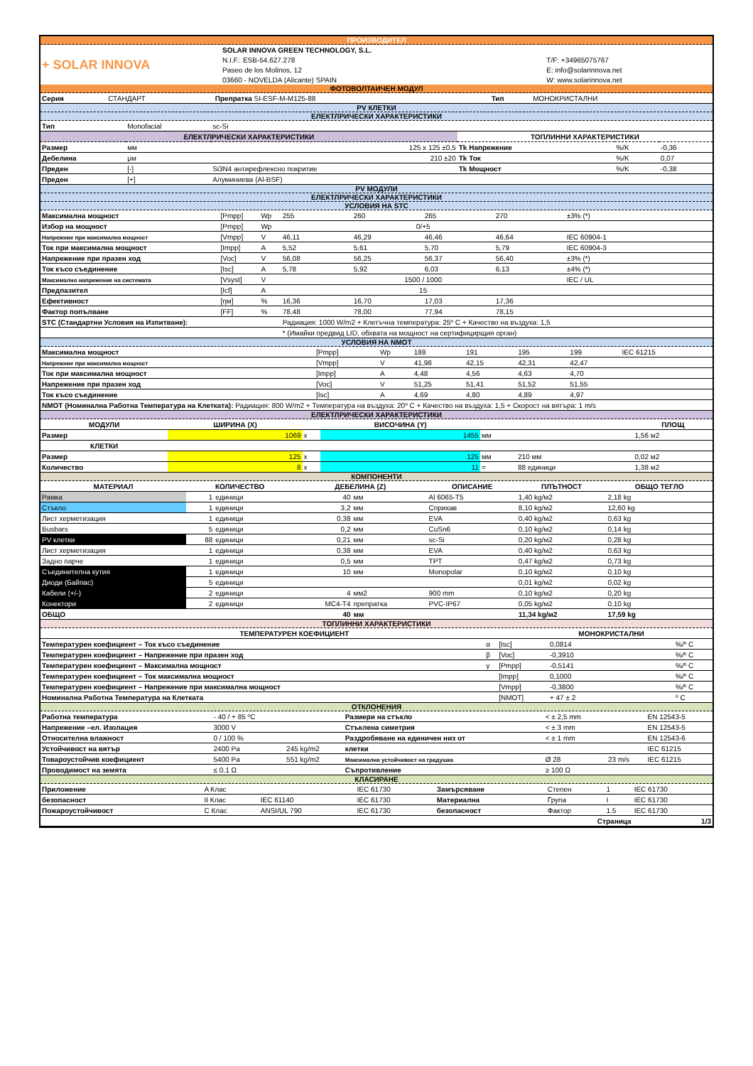ПРОИЗВОДИТЕЛ
| + SOLAR INNOVA | SOLAR INNOVA GREEN TECHNOLOGY, S.L. | |
| | N.I.F.: ESB-54.627.278 | T/F: +34965075767 |
| | Paseo de los Molinos, 12 | E: info@solarinnova.net |
| | 03660 - NOVELDA (Alicante) SPAIN | W: www.solarinnova.net |
ФОТОВОЛТАИЧЕН МОДУЛ
| Серия | СТАНДАРТ | Препратка SI-ESF-M-M125-88 | Тип | МОНОКРИСТАЛНИ |
PV КЛЕТКИ
ЕЛЕКТЛРИЧЕСКИ ХАРАКТЕРИСТИКИ
| Тип | Monofacial | sc-Si | | | |
| ЕЛЕКТЛРИЧЕСКИ ХАРАКТЕРИСТИКИ | | | ТОПЛИННИ ХАРАКТЕРИСТИКИ | | |
| Размер | мм | 125 x 125 ±0,5 | Tk Напрежение | %/K | -0,36 |
| Дебелина | μм | 210 ±20 | Tk Ток | %/K | 0,07 |
| Преден | [-] | Si3N4 антирефлексно покритие | Tk Мощност | %/K | -0,38 |
| Преден | [+] | Алуминиева (Al-BSF) | | | |
PV МОДУЛИ
ЕЛЕКТЛРИЧЕСКИ ХАРАКТЕРИСТИКИ
УСЛОВИЯ НА STC
| Максимална мощност | [Pmpp] | Wp | 255 | 260 | 265 | 270 | ±3% (*) |
| Избор на мощност | [Pmpp] | Wp | 0/+5 | | | | |
| Напрежние при максимална мощност | [Vmpp] | V | 46,11 | 46,29 | 46,46 | 46,64 | IEC 60904-1 |
| Ток при максимална мощност | [Impp] | A | 5,52 | 5,61 | 5,70 | 5,79 | IEC 60904-3 |
| Напрежение при празен ход | [Voc] | V | 56,08 | 56,25 | 56,37 | 56,40 | ±3% (*) |
| Ток късо съединение | [Isc] | A | 5,78 | 5,92 | 6,03 | 6,13 | ±4% (*) |
| Максимално напрежение на системата | [Vsyst] | V | 1500 / 1000 | | | | IEC / UL |
| Предпазител | [Icf] | A | 15 | | | | |
| Ефективност | [ηм] | % | 16,36 | 16,70 | 17,03 | 17,36 | |
| Фактор попълване | [FF] | % | 78,48 | 78,00 | 77,94 | 78,15 | |
| STC (Стандартни Условия на Изпитване): | | | Радиация: 1000 W/m2 + Клетъчна температура: 25º C + Качество на въздуха: 1,5 | | | | |
| | | | * (Имайки предвид LID, обхвата на мощност на сертифицирщия орган) | | | | |
УСЛОВИЯ НА NMOT
| Максимална мощност | [Pmpp] | Wp | 188 | 191 | 195 | 199 | IEC 61215 |
| Напрежние при максимална мощност | [Vmpp] | V | 41,98 | 42,15 | 42,31 | 42,47 | |
| Ток при максимална мощност | [Impp] | A | 4,48 | 4,56 | 4,63 | 4,70 | |
| Напрежение при празен ход | [Voc] | V | 51,25 | 51,41 | 51,52 | 51,55 | |
| Ток късо съединение | [Isc] | A | 4,69 | 4,80 | 4,89 | 4,97 | |
| NMOT (Номинална Работна Температура на Клетката): Радиация: 800 W/m2 + Температура на въздуха: 20º C + Качество на въздуха: 1,5 + Скорост на вятъра: 1 m/s | | | | | | | |
ЕЛЕКТЛРИЧЕСКИ ХАРАКТЕРИСТИКИ
| МОДУЛИ | ШИРИНА (X) | | ВИСОЧИНА (Y) | | | ПЛОЩ |
| --- | --- | --- | --- | --- | --- | --- |
| Размер | 1069 | x | 1455 | мм | | 1,56 м2 |
| КЛЕТКИ | | | | | | |
| Размер | 125 | x | 125 | мм | 210 мм | 0,02 м2 |
| Количество | 8 | x | 11 | = | 88 единици | 1,38 м2 |
КОМПОНЕНТИ
| МАТЕРИАЛ | КОЛИЧЕСТВО | | ДЕБЕЛИНА (Z) | | ОПИСАНИЕ | ПЛЪТНОСТ | ОБЩО ТЕГЛО |
| --- | --- | --- | --- | --- | --- | --- | --- |
| Рамка | 1 | единици | 40 | мм | Al 6065-T5 | 1,40 kg/м2 | 2,18 kg |
| Стъкло | 1 | единици | 3,2 | мм | Сприхав | 8,10 kg/м2 | 12,60 kg |
| Лист херметизация | 1 | единици | 0,38 | мм | EVA | 0,40 kg/м2 | 0,63 kg |
| Busbars | 5 | единици | 0,2 | мм | CuSn6 | 0,10 kg/м2 | 0,14 kg |
| PV клетки | 88 | единици | 0,21 | мм | sc-Si | 0,20 kg/м2 | 0,28 kg |
| Лист херметизация | 1 | единици | 0,38 | мм | EVA | 0,40 kg/м2 | 0,63 kg |
| Задно парче | 1 | единици | 0,5 | мм | TPT | 0,47 kg/м2 | 0,73 kg |
| Съединителна кутия | 1 | единици | 10 | мм | Monopolar | 0,10 kg/м2 | 0,10 kg |
| Диоди (Байпас) | 5 | единици | | | | 0,01 kg/м2 | 0,02 kg |
| Кабели (+/-) | 2 | единици | 4 | мм2 | 900 mm | 0,10 kg/м2 | 0,20 kg |
| Конектори | 2 | единици | MC4-T4 | препратка | PVC-IP67 | 0,05 kg/м2 | 0,10 kg |
| ОБЩО | | | 40 | мм | | 11,34 kg/м2 | 17,59 kg |
ТОПЛИННИ ХАРАКТЕРИСТИКИ
| ТЕМПЕРАТУРЕН КОЕФИЦИЕНТ | | | МОНОКРИСТАЛНИ | | |
| --- | --- | --- | --- | --- | --- |
| Температурен коефициент – Ток късо съединение | α | [Isc] | 0,0814 | | %/º C |
| Температурен коефициент – Напрежение при празен ход | β | [Voc] | -0,3910 | | %/º C |
| Температурен коефициент – Максимална мощност | γ | [Pmpp] | -0,5141 | | %/º C |
| Температурен коефициент – Ток максимална мощност | | [Impp] | 0,1000 | | %/º C |
| Температурен коефициент – Напрежение при максимална мощност | | [Vmpp] | -0,3800 | | %/º C |
| Номинална Работна Температура на Клетката | | [NMOT] | + 47 ± 2 | | º C |
ОТКЛОНЕНИЯ
| Работна температура | - 40 / + 85 ºC | | Размери на стъкло | < ± 2,5 mm | | EN 12543-5 |
| Напрежение –ел. Изолация | 3000 V | | Стъклена симетрия | < ± 3 mm | | EN 12543-5 |
| Относителна влажност | 0 / 100 % | | Раздробяване на единичен низ от | < ± 1 mm | | EN 12543-6 |
| Устойчивост на вятър | 2400 Pa | 245 kg/m2 | клетки | | | IEC 61215 |
| Товароустойчив коефициент | 5400 Pa | 551 kg/m2 | Максимална устойчивост на градушка | Ø 28 | 23 m/s | IEC 61215 |
| Проводимост на земята | ≤ 0.1 Ω | | Съпротивление | ≥ 100 Ω | | |
КЛАСИРАНЕ
| Приложение | A Клас | | IEC 61730 | Замърсяване | Степен | 1 | IEC 61730 |
| безопасност | II Клас | IEC 61140 | IEC 61730 | Материална | Група | I | IEC 61730 |
| Пожароустойчивост | C Клас | ANSI/UL 790 | IEC 61730 | безопасност | Фактор | 1.5 | IEC 61730 |
| Страница | | | | | | | 1/3 |